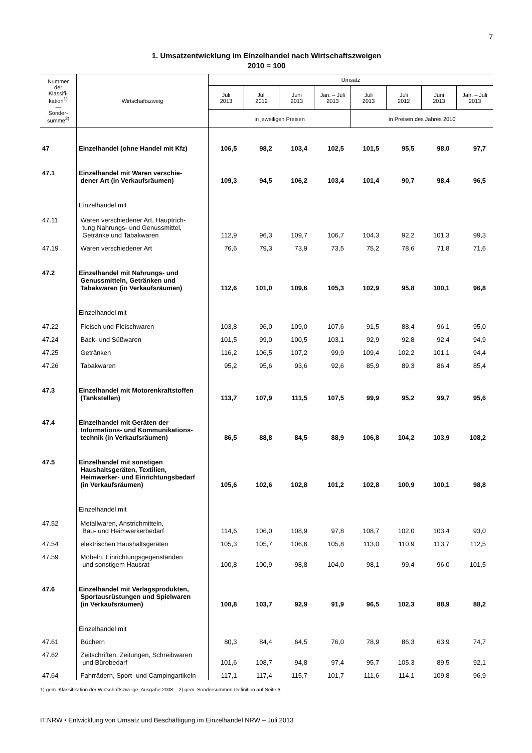7
1. Umsatzentwicklung im Einzelhandel nach Wirtschaftszweigen
2010 = 100
| Nummer der Klassifi- kation<sup>1)</sup> — Sonder- summe<sup>2)</sup> | Wirtschaftszweig | Umsatz | | | | | | | |
| --- | --- | --- | --- | --- | --- | --- | --- | --- | --- |
| | | Juli 2013 | Juli 2012 | Juni 2013 | Jan. – Juli 2013 | Juli 2013 | Juli 2012 | Juni 2013 | Jan. – Juli 2013 |
| | | in jeweiligen Preisen | | | | in Preisen des Jahres 2010 | | | |
| 47 | Einzelhandel (ohne Handel mit Kfz) | 106,5 | 98,2 | 103,4 | 102,5 | 101,5 | 95,5 | 98,0 | 97,7 |
| 47.1 | Einzelhandel mit Waren verschie- dener Art (in Verkaufsräumen) | 109,3 | 94,5 | 106,2 | 103,4 | 101,4 | 90,7 | 98,4 | 96,5 |
| | Einzelhandel mit | | | | | | | | |
| 47.11 | Waren verschiedener Art, Hauptrich- tung Nahrungs- und Genussmittel, Getränke und Tabakwaren | 112,9 | 96,3 | 109,7 | 106,7 | 104,3 | 92,2 | 101,3 | 99,3 |
| 47.19 | Waren verschiedener Art | 76,6 | 79,3 | 73,9 | 73,5 | 75,2 | 78,6 | 71,8 | 71,6 |
| 47.2 | Einzelhandel mit Nahrungs- und Genussmitteln, Getränken und Tabakwaren (in Verkaufsräumen) | 112,6 | 101,0 | 109,6 | 105,3 | 102,9 | 95,8 | 100,1 | 96,8 |
| | Einzelhandel mit | | | | | | | | |
| 47.22 | Fleisch und Fleischwaren | 103,8 | 96,0 | 109,0 | 107,6 | 91,5 | 88,4 | 96,1 | 95,0 |
| 47.24 | Back- und Süßwaren | 101,5 | 99,0 | 100,5 | 103,1 | 92,9 | 92,8 | 92,4 | 94,9 |
| 47.25 | Getränken | 116,2 | 106,5 | 107,2 | 99,9 | 109,4 | 102,2 | 101,1 | 94,4 |
| 47.26 | Tabakwaren | 95,2 | 95,6 | 93,6 | 92,6 | 85,9 | 89,3 | 86,4 | 85,4 |
| 47.3 | Einzelhandel mit Motorenkraftstoffen (Tankstellen) | 113,7 | 107,9 | 111,5 | 107,5 | 99,9 | 95,2 | 99,7 | 95,6 |
| 47.4 | Einzelhandel mit Geräten der Informations- und Kommunikations- technik (in Verkaufsräumen) | 86,5 | 88,8 | 84,5 | 88,9 | 106,8 | 104,2 | 103,9 | 108,2 |
| 47.5 | Einzelhandel mit sonstigen Haushaltsgeräten, Textilien, Heimwerker- und Einrichtungsbedarf (in Verkaufsräumen) | 105,6 | 102,6 | 102,8 | 101,2 | 102,8 | 100,9 | 100,1 | 98,8 |
| | Einzelhandel mit | | | | | | | | |
| 47.52 | Metallwaren, Anstrichmitteln, Bau- und Heimwerkerbedarf | 114,6 | 106,0 | 108,9 | 97,8 | 108,7 | 102,0 | 103,4 | 93,0 |
| 47.54 | elektrischen Haushaltsgeräten | 105,3 | 105,7 | 106,6 | 105,8 | 113,0 | 110,9 | 113,7 | 112,5 |
| 47.59 | Möbeln, Einrichtungsgegenständen und sonstigem Hausrat | 100,8 | 100,9 | 98,8 | 104,0 | 98,1 | 99,4 | 96,0 | 101,5 |
| 47.6 | Einzelhandel mit Verlagsprodukten, Sportausrüstungen und Spielwaren (in Verkaufsräumen) | 100,8 | 103,7 | 92,9 | 91,9 | 96,5 | 102,3 | 88,9 | 88,2 |
| | Einzelhandel mit | | | | | | | | |
| 47.61 | Büchern | 80,3 | 84,4 | 64,5 | 76,0 | 78,9 | 86,3 | 63,9 | 74,7 |
| 47.62 | Zeitschriften, Zeitungen, Schreibwaren und Bürobedarf | 101,6 | 108,7 | 94,8 | 97,4 | 95,7 | 105,3 | 89,5 | 92,1 |
| 47.64 | Fahrrädern, Sport- und Campingartikeln | 117,1 | 117,4 | 115,7 | 101,7 | 111,6 | 114,1 | 109,8 | 96,9 |
1) gem. Klassifikation der Wirtschaftszweige, Ausgabe 2008 – 2) gem. Sondersummen-Definition auf Seite 6
IT.NRW • Entwicklung von Umsatz und Beschäftigung im Einzelhandel NRW – Juli 2013